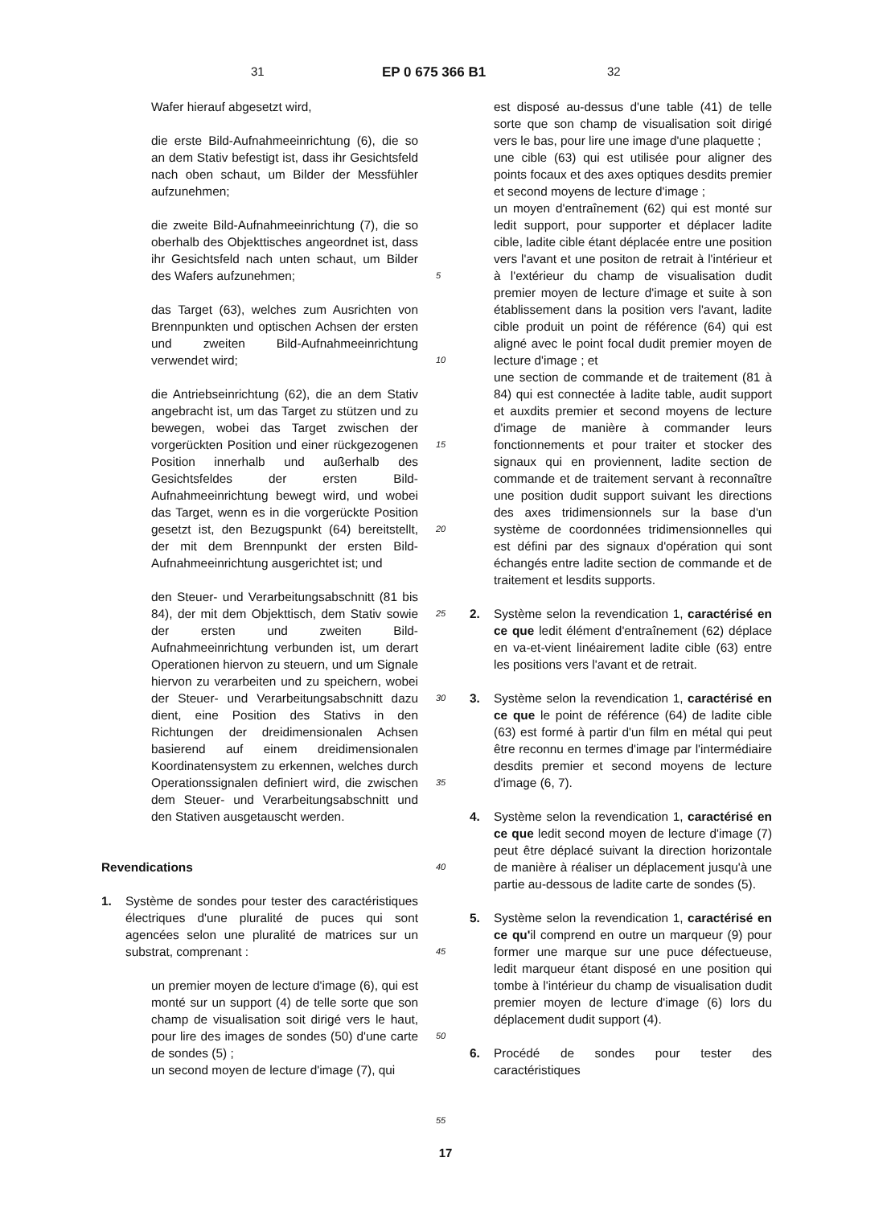31 EP 0 675 366 B1 32
Wafer hierauf abgesetzt wird,
die erste Bild-Aufnahmeeinrichtung (6), die so an dem Stativ befestigt ist, dass ihr Gesichtsfeld nach oben schaut, um Bilder der Messfühler aufzunehmen;
die zweite Bild-Aufnahmeeinrichtung (7), die so oberhalb des Objekttisches angeordnet ist, dass ihr Gesichtsfeld nach unten schaut, um Bilder des Wafers aufzunehmen;
das Target (63), welches zum Ausrichten von Brennpunkten und optischen Achsen der ersten und zweiten Bild-Aufnahmeeinrichtung verwendet wird;
die Antriebseinrichtung (62), die an dem Stativ angebracht ist, um das Target zu stützen und zu bewegen, wobei das Target zwischen der vorgerückten Position und einer rückgezogenen Position innerhalb und außerhalb des Gesichtsfeldes der ersten Bild-Aufnahmeeinrichtung bewegt wird, und wobei das Target, wenn es in die vorgerückte Position gesetzt ist, den Bezugspunkt (64) bereitstellt, der mit dem Brennpunkt der ersten Bild-Aufnahmeeinrichtung ausgerichtet ist; und
den Steuer- und Verarbeitungsabschnitt (81 bis 84), der mit dem Objekttisch, dem Stativ sowie der ersten und zweiten Bild-Aufnahmeeinrichtung verbunden ist, um derart Operationen hiervon zu steuern, und um Signale hiervon zu verarbeiten und zu speichern, wobei der Steuer- und Verarbeitungsabschnitt dazu dient, eine Position des Stativs in den Richtungen der dreidimensionalen Achsen basierend auf einem dreidimensionalen Koordinatensystem zu erkennen, welches durch Operationssignalen definiert wird, die zwischen dem Steuer- und Verarbeitungsabschnitt und den Stativen ausgetauscht werden.
Revendications
1. Système de sondes pour tester des caractéristiques électriques d'une pluralité de puces qui sont agencées selon une pluralité de matrices sur un substrat, comprenant :
un premier moyen de lecture d'image (6), qui est monté sur un support (4) de telle sorte que son champ de visualisation soit dirigé vers le haut, pour lire des images de sondes (50) d'une carte de sondes (5) ;
un second moyen de lecture d'image (7), qui
5
10
15
20
25
30
35
40
45
50
55
est disposé au-dessus d'une table (41) de telle sorte que son champ de visualisation soit dirigé vers le bas, pour lire une image d'une plaquette ;
une cible (63) qui est utilisée pour aligner des points focaux et des axes optiques desdits premier et second moyens de lecture d'image ;
un moyen d'entraînement (62) qui est monté sur ledit support, pour supporter et déplacer ladite cible, ladite cible étant déplacée entre une position vers l'avant et une positon de retrait à l'intérieur et à l'extérieur du champ de visualisation dudit premier moyen de lecture d'image et suite à son établissement dans la position vers l'avant, ladite cible produit un point de référence (64) qui est aligné avec le point focal dudit premier moyen de lecture d'image ; et
une section de commande et de traitement (81 à 84) qui est connectée à ladite table, audit support et auxdits premier et second moyens de lecture d'image de manière à commander leurs fonctionnements et pour traiter et stocker des signaux qui en proviennent, ladite section de commande et de traitement servant à reconnaître une position dudit support suivant les directions des axes tridimensionnels sur la base d'un système de coordonnées tridimensionnelles qui est défini par des signaux d'opération qui sont échangés entre ladite section de commande et de traitement et lesdits supports.
2. Système selon la revendication 1, caractérisé en ce que ledit élément d'entraînement (62) déplace en va-et-vient linéairement ladite cible (63) entre les positions vers l'avant et de retrait.
3. Système selon la revendication 1, caractérisé en ce que le point de référence (64) de ladite cible (63) est formé à partir d'un film en métal qui peut être reconnu en termes d'image par l'intermédiaire desdits premier et second moyens de lecture d'image (6, 7).
4. Système selon la revendication 1, caractérisé en ce que ledit second moyen de lecture d'image (7) peut être déplacé suivant la direction horizontale de manière à réaliser un déplacement jusqu'à une partie au-dessous de ladite carte de sondes (5).
5. Système selon la revendication 1, caractérisé en ce qu'il comprend en outre un marqueur (9) pour former une marque sur une puce défectueuse, ledit marqueur étant disposé en une position qui tombe à l'intérieur du champ de visualisation dudit premier moyen de lecture d'image (6) lors du déplacement dudit support (4).
6. Procédé de sondes pour tester des caractéristiques
17